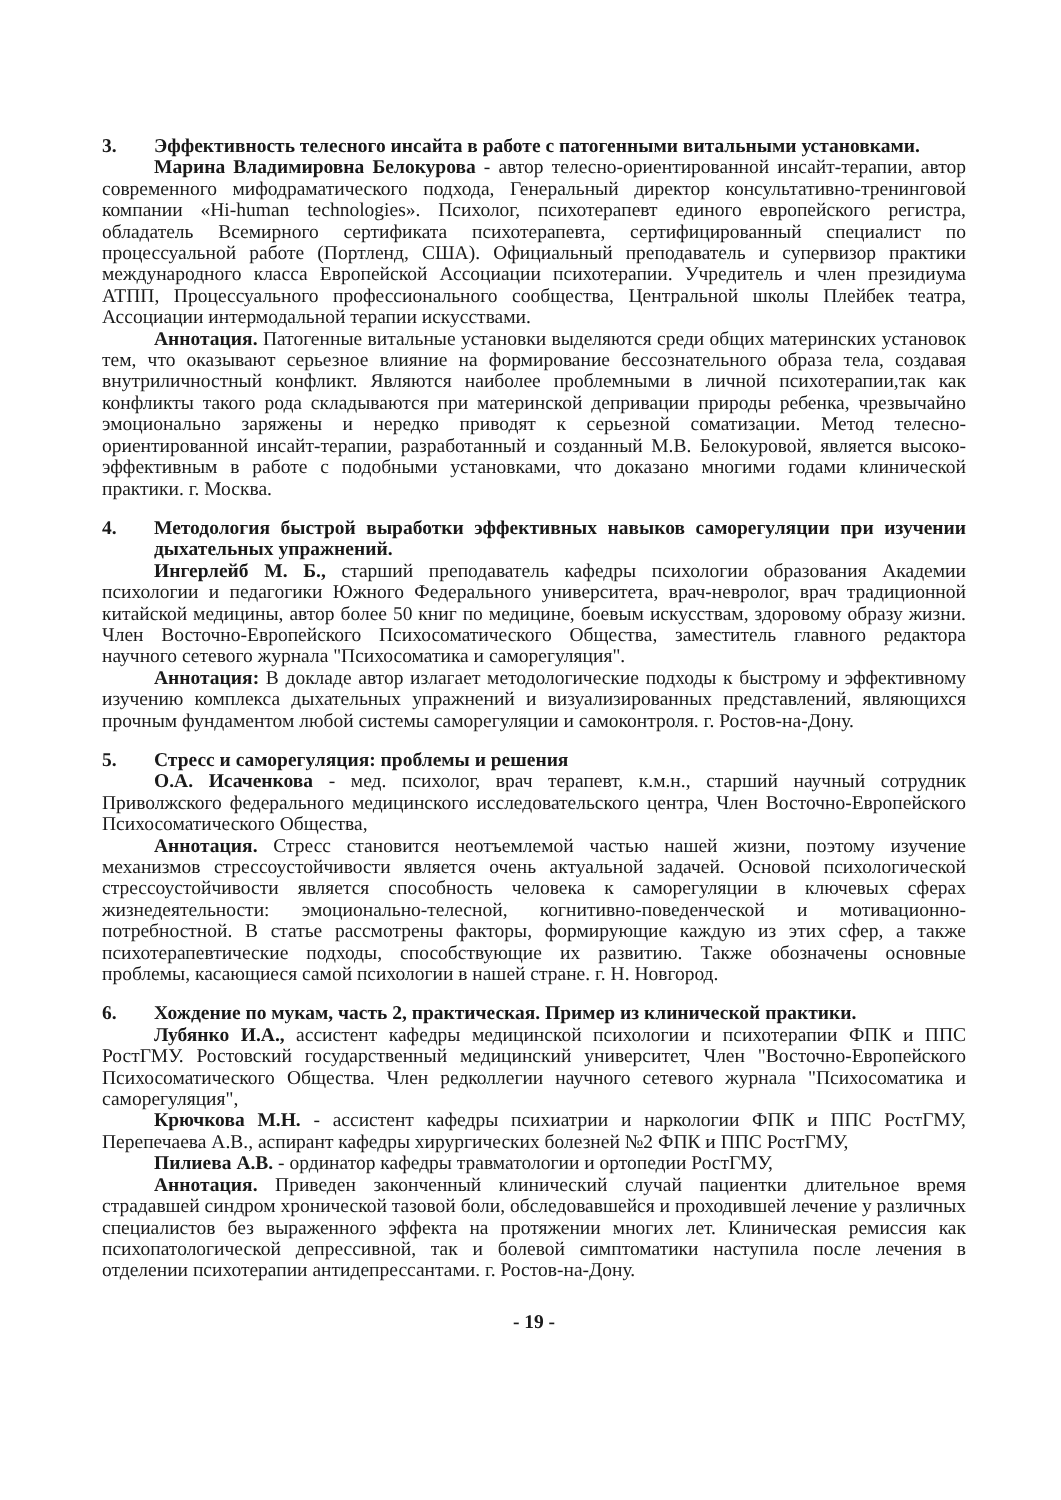3. Эффективность телесного инсайта в работе с патогенными витальными установками.
Марина Владимировна Белокурова - автор телесно-ориентированной инсайт-терапии, автор современного мифодраматического подхода, Генеральный директор консультативно-тренинговой компании «Hi-human technologies». Психолог, психотерапевт единого европейского регистра, обладатель Всемирного сертификата психотерапевта, сертифицированный специалист по процессуальной работе (Портленд, США). Официальный преподаватель и супервизор практики международного класса Европейской Ассоциации психотерапии. Учредитель и член президиума АТПП, Процессуального профессионального сообщества, Центральной школы Плейбек театра, Ассоциации интермодальной терапии искусствами.
Аннотация. Патогенные витальные установки выделяются среди общих материнских установок тем, что оказывают серьезное влияние на формирование бессознательного образа тела, создавая внутриличностный конфликт. Являются наиболее проблемными в личной психотерапии,так как конфликты такого рода складываются при материнской депривации природы ребенка, чрезвычайно эмоционально заряжены и нередко приводят к серьезной соматизации. Метод телесно-ориентированной инсайт-терапии, разработанный и созданный М.В. Белокуровой, является высоко-эффективным в работе с подобными установками, что доказано многими годами клинической практики. г. Москва.
4. Методология быстрой выработки эффективных навыков саморегуляции при изучении дыхательных упражнений.
Ингерлейб М. Б., старший преподаватель кафедры психологии образования Академии психологии и педагогики Южного Федерального университета, врач-невролог, врач традиционной китайской медицины, автор более 50 книг по медицине, боевым искусствам, здоровому образу жизни. Член Восточно-Европейского Психосоматического Общества, заместитель главного редактора научного сетевого журнала "Психосоматика и саморегуляция".
Аннотация: В докладе автор излагает методологические подходы к быстрому и эффективному изучению комплекса дыхательных упражнений и визуализированных представлений, являющихся прочным фундаментом любой системы саморегуляции и самоконтроля. г. Ростов-на-Дону.
5. Стресс и саморегуляция: проблемы и решения
О.А. Исаченкова - мед. психолог, врач терапевт, к.м.н., старший научный сотрудник Приволжского федерального медицинского исследовательского центра, Член Восточно-Европейского Психосоматического Общества,
Аннотация. Стресс становится неотъемлемой частью нашей жизни, поэтому изучение механизмов стрессоустойчивости является очень актуальной задачей. Основой психологической стрессоустойчивости является способность человека к саморегуляции в ключевых сферах жизнедеятельности: эмоционально-телесной, когнитивно-поведенческой и мотивационно-потребностной. В статье рассмотрены факторы, формирующие каждую из этих сфер, а также психотерапевтические подходы, способствующие их развитию. Также обозначены основные проблемы, касающиеся самой психологии в нашей стране. г. Н. Новгород.
6. Хождение по мукам, часть 2, практическая. Пример из клинической практики.
Лубянко И.А., ассистент кафедры медицинской психологии и психотерапии ФПК и ППС РостГМУ. Ростовский государственный медицинский университет, Член "Восточно-Европейского Психосоматического Общества. Член редколлегии научного сетевого журнала "Психосоматика и саморегуляция",
Крючкова М.Н. - ассистент кафедры психиатрии и наркологии ФПК и ППС РостГМУ, Перепечаева А.В., аспирант кафедры хирургических болезней №2 ФПК и ППС РостГМУ,
Пилиева А.В. - ординатор кафедры травматологии и ортопедии РостГМУ,
Аннотация. Приведен законченный клинический случай пациентки длительное время страдавшей синдром хронической тазовой боли, обследовавшейся и проходившей лечение у различных специалистов без выраженного эффекта на протяжении многих лет. Клиническая ремиссия как психопатологической депрессивной, так и болевой симптоматики наступила после лечения в отделении психотерапии антидепрессантами. г. Ростов-на-Дону.
- 19 -